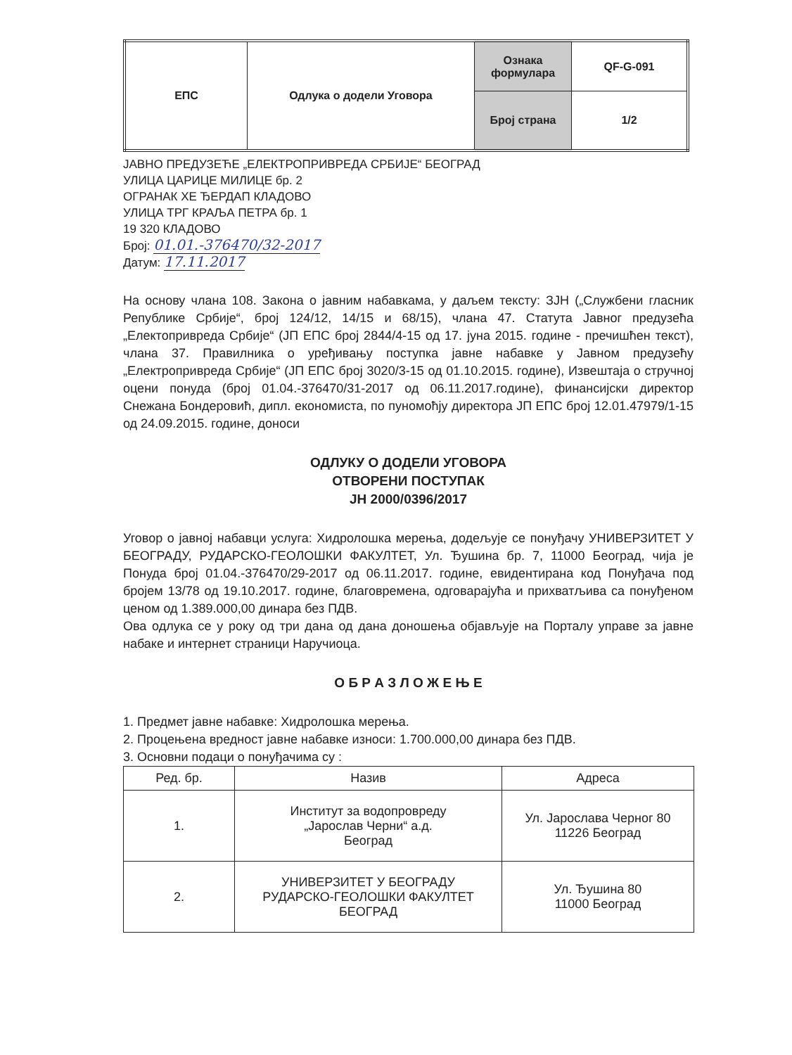| ЕПС | Одлука о додели Уговора | Ознака формулара | QF-G-091 |
| | | Број страна | 1/2 |
ЈАВНО ПРЕДУЗЕЋЕ „ЕЛЕКТРОПРИВРЕДА СРБИЈЕ“ БЕОГРАД
УЛИЦА ЦАРИЦЕ МИЛИЦЕ бр. 2
ОГРАНАК ХЕ ЂЕРДАП КЛАДОВО
УЛИЦА ТРГ КРАЉА ПЕТРА бр. 1
19 320 КЛАДОВО
Број: 01.01.-376470/32-2017
Датум: 17.11.2017
На основу члана 108. Закона о јавним набавкама, у даљем тексту: ЗЈН („Службени гласник Републике Србије“, број 124/12, 14/15 и 68/15), члана 47. Статута Јавног предузећа „Електопривреда Србије“ (ЈП ЕПС број 2844/4-15 од 17. јуна 2015. године - пречишћен текст), члана 37. Правилника о уређивању поступка јавне набавке у Јавном предузећу „Електропривреда Србије“ (ЈП ЕПС број 3020/3-15 од 01.10.2015. године), Извештаја о стручној оцени понуда (број 01.04.-376470/31-2017 од 06.11.2017.године), финансијски директор Снежана Бондеровић, дипл. економиста, по пуномоћју директора ЈП ЕПС број 12.01.47979/1-15 од 24.09.2015. године, доноси
ОДЛУКУ О ДОДЕЛИ УГОВОРА
ОТВОРЕНИ ПОСТУПАК
ЈН 2000/0396/2017
Уговор о јавној набавци услуга: Хидролошка мерења, додељује се понуђачу УНИВЕРЗИТЕТ У БЕОГРАДУ, РУДАРСКО-ГЕОЛОШКИ ФАКУЛТЕТ, Ул. Ђушина бр. 7, 11000 Београд, чија је Понуда број 01.04.-376470/29-2017 од 06.11.2017. године, евидентирана код Понуђача под бројем 13/78 од 19.10.2017. године, благовремена, одговарајућа и прихватљива са понуђеном ценом од 1.389.000,00 динара без ПДВ.
Ова одлука се у року од три дана од дана доношења објављује на Порталу управе за јавне набаке и интернет страници Наручиоца.
О Б Р А З Л О Ж Е Њ Е
1. Предмет јавне набавке: Хидролошка мерења.
2. Процењена вредност јавне набавке износи: 1.700.000,00 динара без ПДВ.
3. Основни подаци о понуђачима су :
| Ред. бр. | Назив | Адреса |
| --- | --- | --- |
| 1. | Институт за водопровреду „Јарослав Черни“ а.д. Београд | Ул. Јарослава Черног 80 11226 Београд |
| 2. | УНИВЕРЗИТЕТ У БЕОГРАДУ РУДАРСКО-ГЕОЛОШКИ ФАКУЛТЕТ БЕОГРАД | Ул. Ђушина 80 11000 Београд |